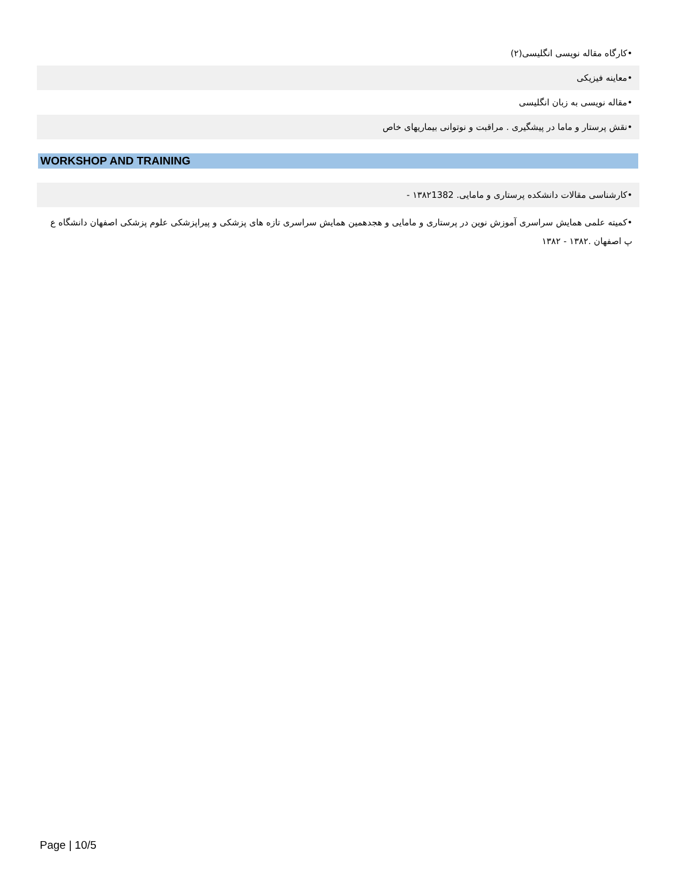•کارگاه مقاله نویسی انگلیسی(۲)
•معاینه فیزیکی
•مقاله نویسی به زبان انگلیسی
•نقش پرستار و ماما در پیشگیری . مراقبت و نوتوانی بیماریهای خاص
WORKSHOP AND TRAINING
•کارشناسی مقالات دانشکده پرستاری و مامایی. ۱۳۸۲1382 -
•کمیته علمی همایش سراسری آموزش نوین در پرستاری و مامایی و هجدهمین همایش سراسری تازه های پزشکی و پیراپزشکی علوم پزشکی اصفهان دانشگاه ع پ اصفهان .۱۳۸۲ - ۱۳۸۲
Page | 10/5